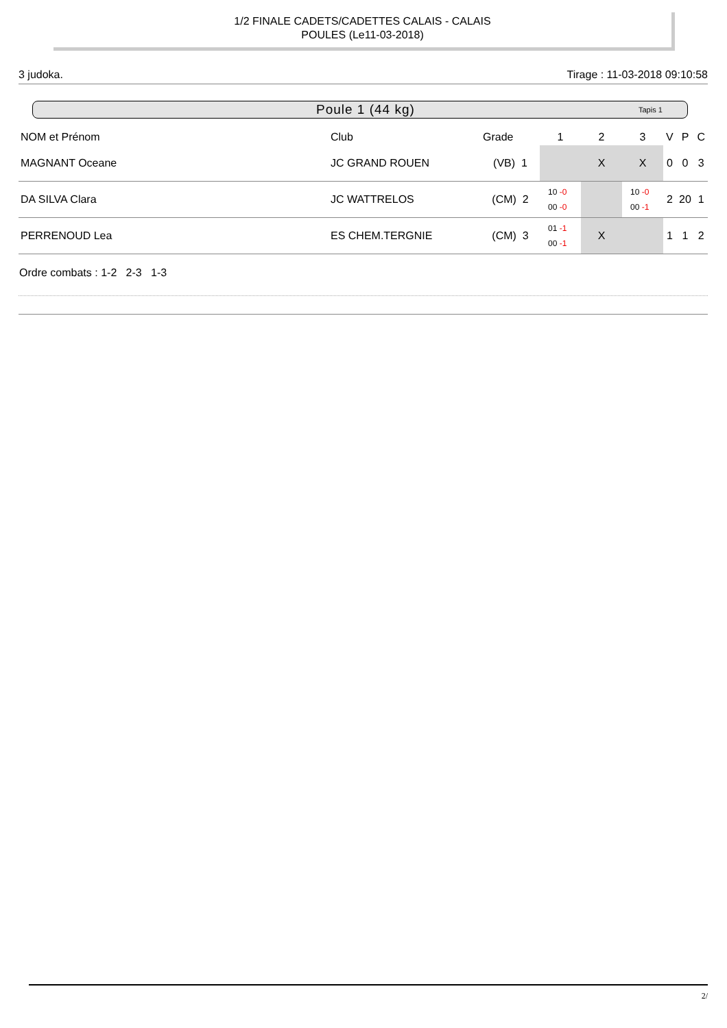1/2 FINALE CADETS/CADETTES CALAIS - CALAIS
POULES (Le11-03-2018)
3 judoka. Tirage : 11-03-2018 09:10:58
Poule 1 (44 kg) Tapis 1
| NOM et Prénom | Club | Grade | 1 | 2 | 3 | V | P | C |
| --- | --- | --- | --- | --- | --- | --- | --- | --- |
| MAGNANT Oceane | JC GRAND ROUEN | (VB) 1 | | X | X | 0 | 0 | 3 |
| DA SILVA Clara | JC WATTRELOS | (CM) 2 | 10 -0 00 -0 | | 10 -0 00 -1 | 2 | 20 | 1 |
| PERRENOUD Lea | ES CHEM.TERGNIE | (CM) 3 | 01 -1 00 -1 | X | | 1 | 1 | 2 |
Ordre combats : 1-2 2-3 1-3
2/